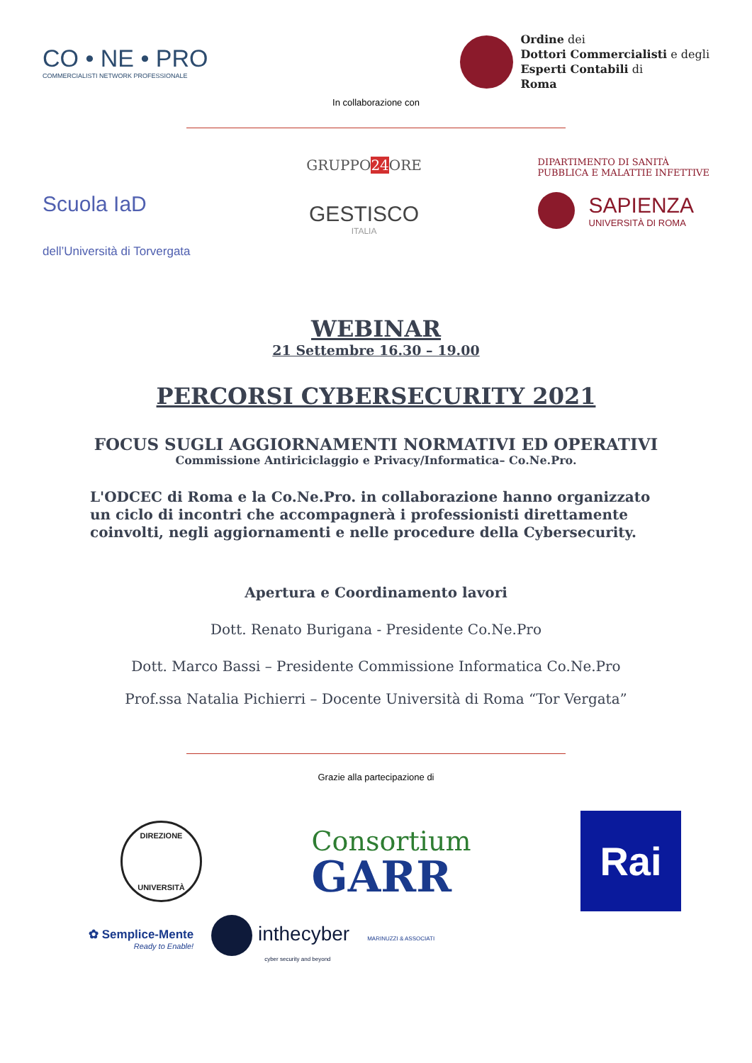CO • NE • PRO
COMMERCIALISTI NETWORK PROFESSIONALE
Ordine dei
Dottori Commercialisti e degli
Esperti Contabili di
Roma
In collaborazione con
Scuola IaD
dell’Università di Torvergata
GRUPPO24 ORE
GESTISCO
ITALIA
DIPARTIMENTO DI SANITÀ
PUBBLICA E MALATTIE INFETTIVE
SAPIENZA
UNIVERSITÀ DI ROMA
WEBINAR
21 Settembre 16.30 – 19.00
PERCORSI CYBERSECURITY 2021
FOCUS SUGLI AGGIORNAMENTI NORMATIVI ED OPERATIVI
Commissione Antiriciclaggio e Privacy/Informatica– Co.Ne.Pro.
L'ODCEC di Roma e la Co.Ne.Pro. in collaborazione hanno organizzato un ciclo di incontri che accompagnerà i professionisti direttamente coinvolti, negli aggiornamenti e nelle procedure della Cybersecurity.
Apertura e Coordinamento lavori
Dott. Renato Burigana - Presidente Co.Ne.Pro
Dott. Marco Bassi – Presidente Commissione Informatica Co.Ne.Pro
Prof.ssa Natalia Pichierri – Docente Università di Roma “Tor Vergata”
Grazie alla partecipazione di
DIREZIONE
UNIVERSITÀ
Consortium
GARR
Rai
✿ Semplice-Mente
Ready to Enable!
inthecyber
cyber security and beyond
MARINUZZI & ASSOCIATI